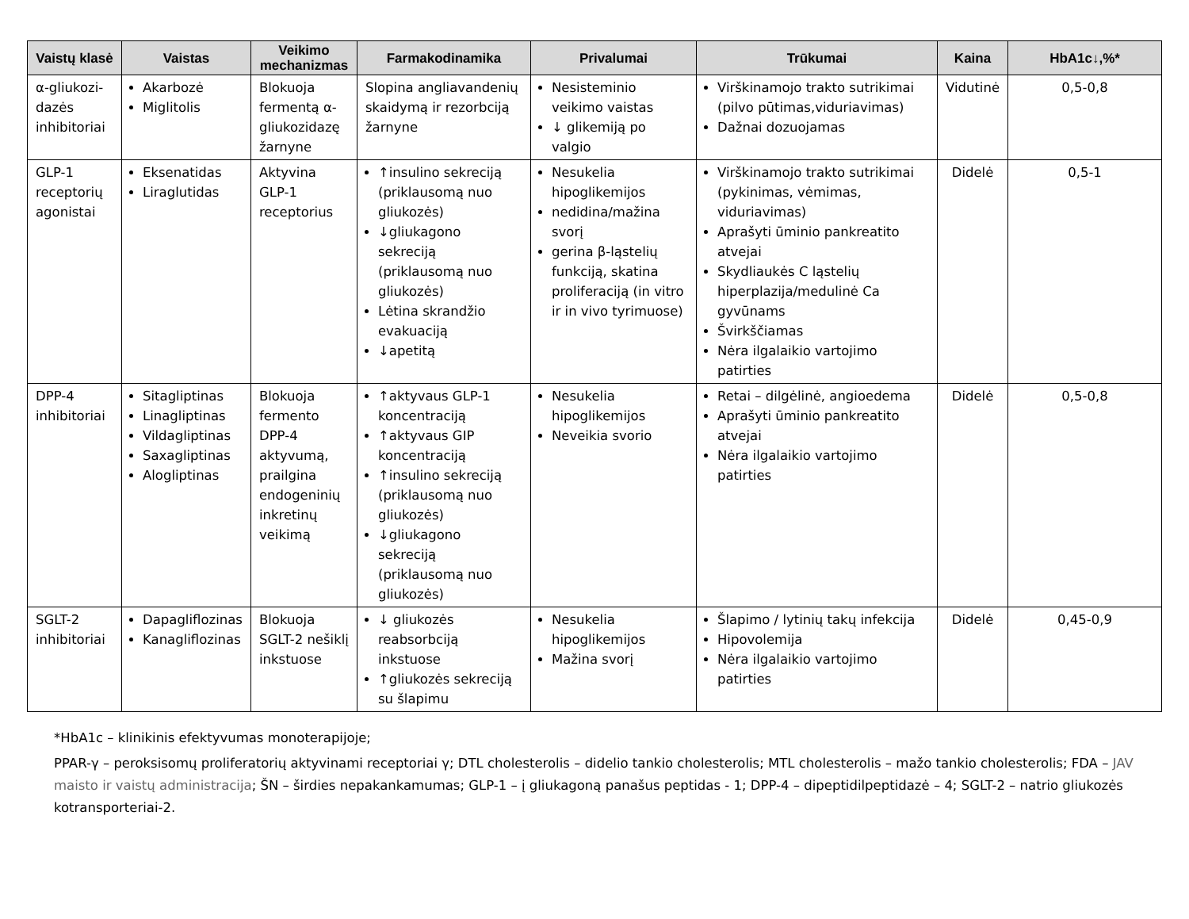| Vaistų klasė | Vaistas | Veikimo mechanizmas | Farmakodinamika | Privalumai | Trūkumai | Kaina | HbA1c↓,%* |
| --- | --- | --- | --- | --- | --- | --- | --- |
| α-gliukozi-dazės inhibitoriai | Akarbozė Miglitolis | Blokuoja fermentą α-gliukozidazę žarnyne | Slopina angliavandenių skaidymą ir rezorbciją žarnyne | Nesisteminio veikimo vaistas ↓ glikemiją po valgio | Virškinamojo trakto sutrikimai (pilvo pūtimas,viduriavimas) Dažnai dozuojamas | Vidutinė | 0,5-0,8 |
| GLP-1 receptorių agonistai | Eksenatidas Liraglutidas | Aktyvina GLP-1 receptorius | ↑insulino sekreciją (priklausomą nuo gliukozės) ↓gliukagono sekreciją (priklausomą nuo gliukozės) Lėtina skrandžio evakuaciją ↓apetitą | Nesukelia hipoglikemijos nedidina/mažina svorį gerina β-ląstelių funkciją, skatina proliferaciją (in vitro ir in vivo tyrimuose) | Virškinamojo trakto sutrikimai (pykinimas, vėmimas, viduriavimas) Aprašyti ūminio pankreatito atvejai Skydliaukės C ląstelių hiperplazija/medulinė Ca gyvūnams Švirkščiamas Nėra ilgalaikio vartojimo patirties | Didelė | 0,5-1 |
| DPP-4 inhibitoriai | Sitagliptinas Linagliptinas Vildagliptinas Saxagliptinas Alogliptinas | Blokuoja fermento DPP-4 aktyvumą, prailgina endogeninių inkretinų veikimą | ↑aktyvaus GLP-1 koncentraciją ↑aktyvaus GIP koncentraciją ↑insulino sekreciją (priklausomą nuo gliukozės) ↓gliukagono sekreciją (priklausomą nuo gliukozės) | Nesukelia hipoglikemijos Neveikia svorio | Retai – dilgėlinė, angioedema Aprašyti ūminio pankreatito atvejai Nėra ilgalaikio vartojimo patirties | Didelė | 0,5-0,8 |
| SGLT-2 inhibitoriai | Dapagliflozinas Kanagliflozinas | Blokuoja SGLT-2 nešiklį inkstuose | ↓ gliukozės reabsorbciją inkstuose ↑gliukozės sekreciją su šlapimu | Nesukelia hipoglikemijos Mažina svorį | Šlapimo / lytinių takų infekcija Hipovolemija Nėra ilgalaikio vartojimo patirties | Didelė | 0,45-0,9 |
*HbA1c – klinikinis efektyvumas monoterapijoje;
PPAR-γ – peroksisomų proliferatorių aktyvinami receptoriai γ; DTL cholesterolis – didelio tankio cholesterolis; MTL cholesterolis – mažo tankio cholesterolis; FDA – JAV maisto ir vaistų administracija; ŠN – širdies nepakankamumas; GLP-1 – į gliukagoną panašus peptidas - 1; DPP-4 – dipeptidilpeptidazė – 4; SGLT-2 – natrio gliukozės kotransporteriai-2.